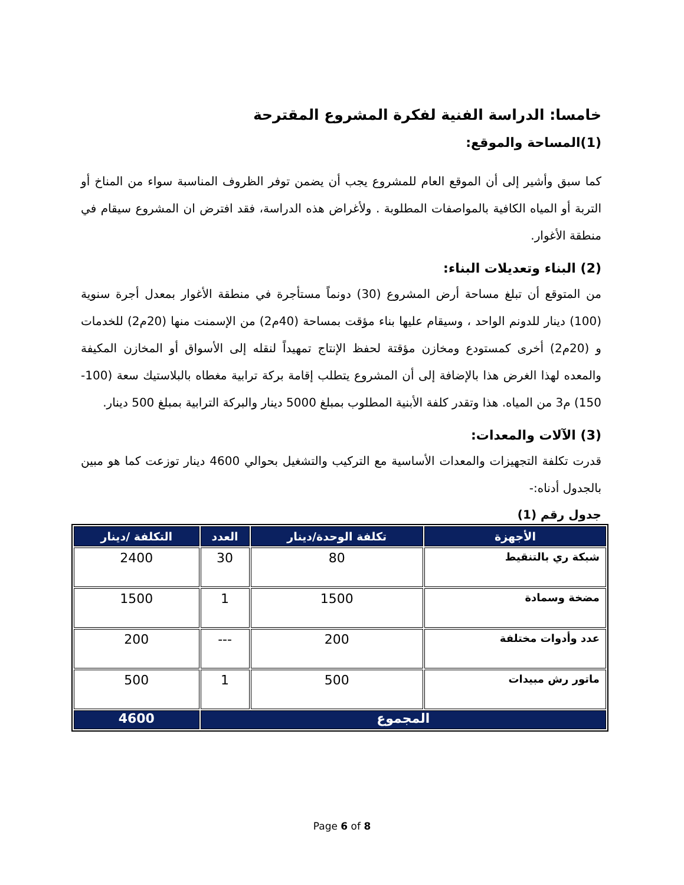خامسا: الدراسة الفنية لفكرة المشروع المقترحة
(1)المساحة والموقع:
كما سبق وأشير إلى أن الموقع العام للمشروع يجب أن يضمن توفر الظروف المناسبة سواء من المناخ أو التربة أو المياه الكافية بالمواصفات المطلوبة . ولأغراض هذه الدراسة، فقد افترض ان المشروع سيقام في منطقة الأغوار.
(2) البناء وتعديلات البناء:
من المتوقع أن تبلغ مساحة أرض المشروع (30) دونماً مستأجرة في منطقة الأغوار بمعدل أجرة سنوية (100) دينار للدونم الواحد ، وسيقام عليها بناء مؤقت بمساحة (40م2) من الإسمنت منها (20م2) للخدمات و (20م2) أخرى كمستودع ومخازن مؤقتة لحفظ الإنتاج تمهيداً لنقله إلى الأسواق أو المخازن المكيفة والمعده لهذا الغرض هذا بالإضافة إلى أن المشروع يتطلب إقامة بركة ترابية مغطاه بالبلاستيك سعة (100-150) م3 من المياه. هذا وتقدر كلفة الأبنية المطلوب بمبلغ 5000 دينار والبركة الترابية بمبلغ 500 دينار.
(3) الآلات والمعدات:
قدرت تكلفة التجهيزات والمعدات الأساسية مع التركيب والتشغيل بحوالي 4600 دينار توزعت كما هو مبين بالجدول أدناه:-
جدول رقم (1)
| الأجهزة | تكلفة الوحدة/دينار | العدد | التكلفة /دينار |
| --- | --- | --- | --- |
| شبكة ري بالتنقيط | 80 | 30 | 2400 |
| مضخة وسمادة | 1500 | 1 | 1500 |
| عدد وأدوات مختلفة | 200 | --- | 200 |
| ماتور رش مبيدات | 500 | 1 | 500 |
| المجموع | | | 4600 |
Page 6 of 8